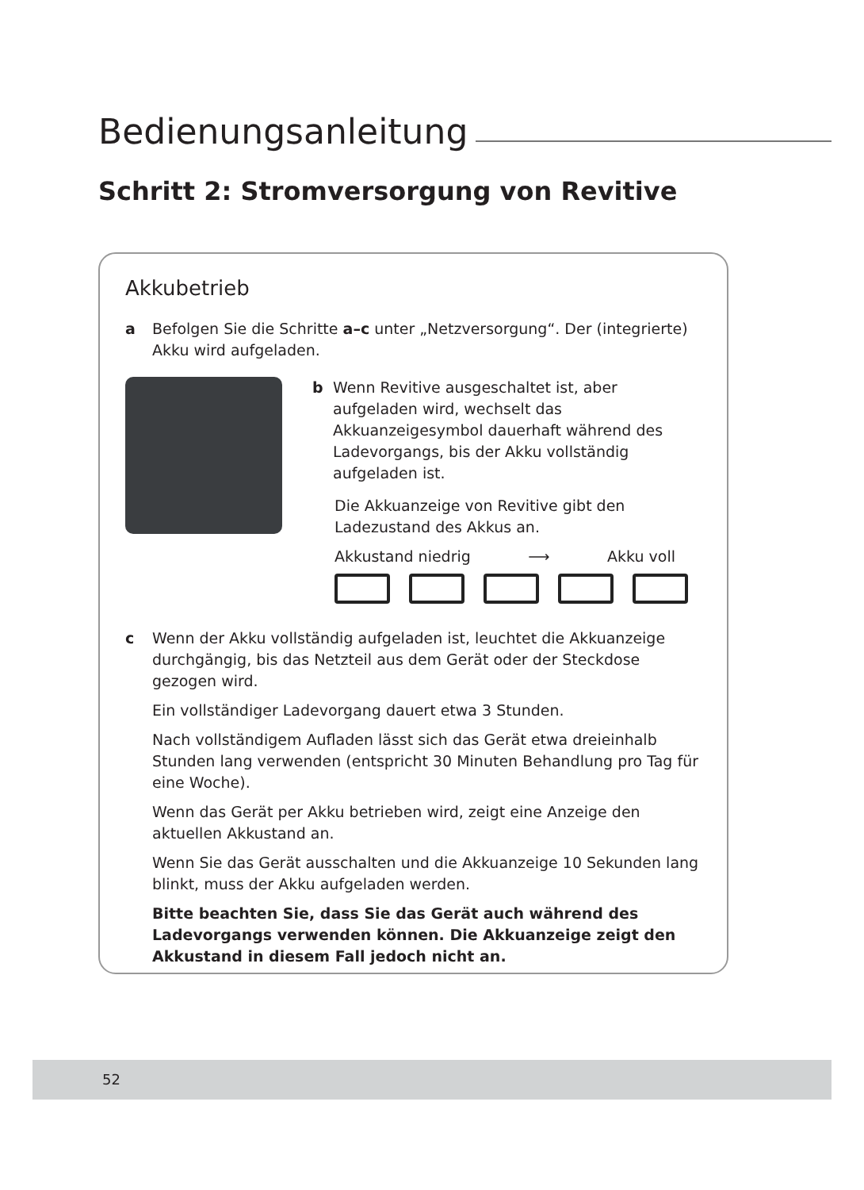Bedienungsanleitung
Schritt 2: Stromversorgung von Revitive
Akkubetrieb
a Befolgen Sie die Schritte a–c unter „Netzversorgung“. Der (integrierte) Akku wird aufgeladen.
b Wenn Revitive ausgeschaltet ist, aber aufgeladen wird, wechselt das Akkuanzeigesymbol dauerhaft während des Ladevorgangs, bis der Akku vollständig aufgeladen ist.
Die Akkuanzeige von Revitive gibt den Ladezustand des Akkus an.
Akkustand niedrig ⟶ Akku voll
c Wenn der Akku vollständig aufgeladen ist, leuchtet die Akkuanzeige durchgängig, bis das Netzteil aus dem Gerät oder der Steckdose gezogen wird.
Ein vollständiger Ladevorgang dauert etwa 3 Stunden.
Nach vollständigem Aufladen lässt sich das Gerät etwa dreieinhalb Stunden lang verwenden (entspricht 30 Minuten Behandlung pro Tag für eine Woche).
Wenn das Gerät per Akku betrieben wird, zeigt eine Anzeige den aktuellen Akkustand an.
Wenn Sie das Gerät ausschalten und die Akkuanzeige 10 Sekunden lang blinkt, muss der Akku aufgeladen werden.
Bitte beachten Sie, dass Sie das Gerät auch während des Ladevorgangs verwenden können. Die Akkuanzeige zeigt den Akkustand in diesem Fall jedoch nicht an.
52